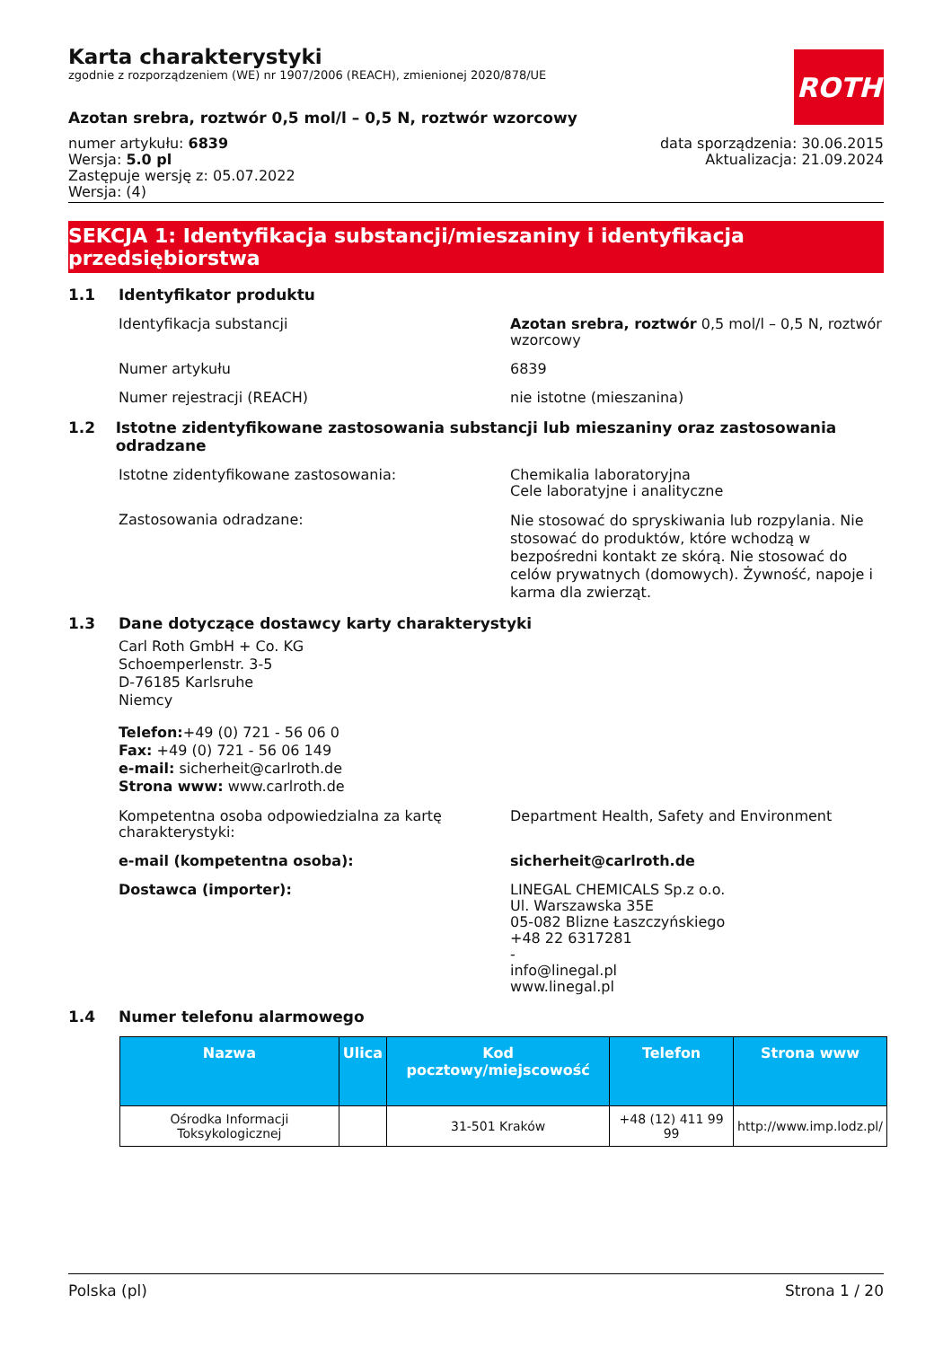ROTH
Karta charakterystyki
zgodnie z rozporządzeniem (WE) nr 1907/2006 (REACH), zmienionej 2020/878/UE
Azotan srebra, roztwór 0,5 mol/l – 0,5 N, roztwór wzorcowy
numer artykułu: 6839
Wersja: 5.0 pl
Zastępuje wersję z: 05.07.2022
Wersja: (4)
data sporządzenia: 30.06.2015
Aktualizacja: 21.09.2024
SEKCJA 1: Identyfikacja substancji/mieszaniny i identyfikacja przedsiębiorstwa
1.1 Identyfikator produktu
Identyfikacja substancji Azotan srebra, roztwór 0,5 mol/l – 0,5 N, roztwór wzorcowy
Numer artykułu 6839
Numer rejestracji (REACH) nie istotne (mieszanina)
1.2 Istotne zidentyfikowane zastosowania substancji lub mieszaniny oraz zastosowania odradzane
Istotne zidentyfikowane zastosowania: Chemikalia laboratoryjna
Cele laboratyjne i analityczne
Zastosowania odradzane:
Nie stosować do spryskiwania lub rozpylania. Nie stosować do produktów, które wchodzą w bezpośredni kontakt ze skórą. Nie stosować do celów prywatnych (domowych). Żywność, napoje i karma dla zwierząt.
1.3 Dane dotyczące dostawcy karty charakterystyki
Carl Roth GmbH + Co. KG
Schoemperlenstr. 3-5
D-76185 Karlsruhe
Niemcy
Telefon:+49 (0) 721 - 56 06 0
Fax: +49 (0) 721 - 56 06 149
e-mail: sicherheit@carlroth.de
Strona www: www.carlroth.de
Kompetentna osoba odpowiedzialna za kartę charakterystyki:
Department Health, Safety and Environment
e-mail (kompetentna osoba): sicherheit@carlroth.de
Dostawca (importer): LINEGAL CHEMICALS Sp.z o.o.
Ul. Warszawska 35E
05-082 Blizne Łaszczyńskiego
+48 22 6317281
-
info@linegal.pl
www.linegal.pl
1.4 Numer telefonu alarmowego
| Nazwa | Ulica | Kod pocztowy/miejscowość | Telefon | Strona www |
| --- | --- | --- | --- | --- |
| Ośrodka Informacji Toksykologicznej | | 31-501 Kraków | +48 (12) 411 99 99 | http://www.imp.lodz.pl/ |
Polska (pl) Strona 1 / 20